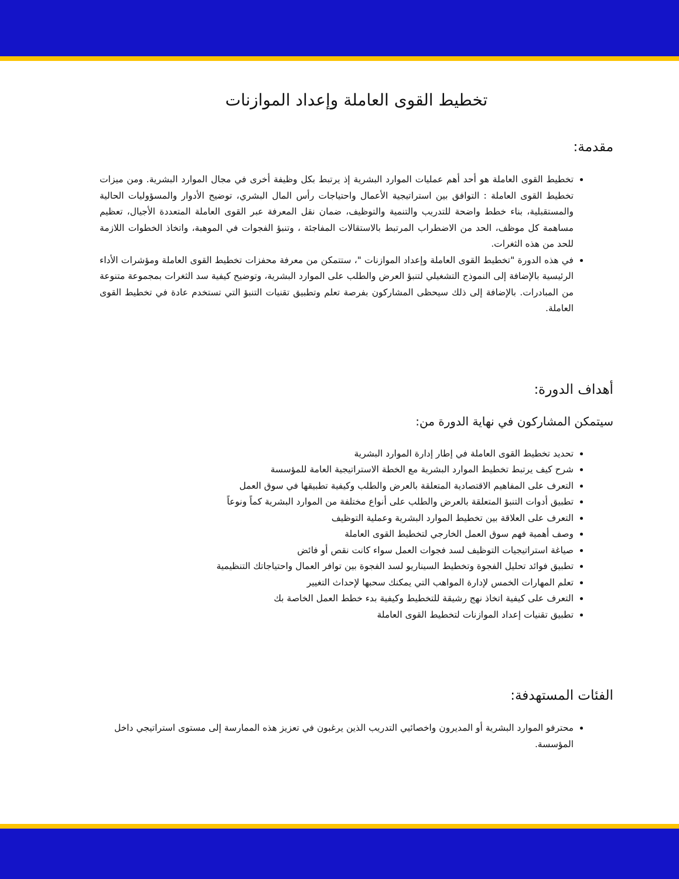تخطيط القوى العاملة وإعداد الموازنات
مقدمة:
تخطيط القوى العاملة هو أحد أهم عمليات الموارد البشرية إذ يرتبط بكل وظيفة أخرى في مجال الموارد البشرية. ومن ميزات تخطيط القوى العاملة : التوافق بين استراتيجية الأعمال واحتياجات رأس المال البشري، توضيح الأدوار والمسؤوليات الحالية والمستقبلية، بناء خطط واضحة للتدريب والتنمية والتوظيف، ضمان نقل المعرفة عبر القوى العاملة المتعددة الأجيال، تعظيم مساهمة كل موظف، الحد من الاضطراب المرتبط بالاستقالات المفاجئة ، وتنبؤ الفجوات في الموهبة، واتخاذ الخطوات اللازمة للحد من هذه الثغرات.
في هذه الدورة "تخطيط القوى العاملة وإعداد الموازنات "، ستتمكن من معرفة محفزات تخطيط القوى العاملة ومؤشرات الأداء الرئيسية بالإضافة إلى النموذج التشغيلي لتنبؤ العرض والطلب على الموارد البشرية، وتوضيح كيفية سد الثغرات بمجموعة متنوعة من المبادرات. بالإضافة إلى ذلك سيحظى المشاركون بفرصة تعلم وتطبيق تقنيات التنبؤ التي تستخدم عادة في تخطيط القوى العاملة.
أهداف الدورة:
سيتمكن المشاركون في نهاية الدورة من:
تحديد تخطيط القوى العاملة في إطار إدارة الموارد البشرية
شرح كيف يرتبط تخطيط الموارد البشرية مع الخطة الاستراتيجية العامة للمؤسسة
التعرف على المفاهيم الاقتصادية المتعلقة بالعرض والطلب وكيفية تطبيقها في سوق العمل
تطبيق أدوات التنبؤ المتعلقة بالعرض والطلب على أنواع مختلفة من الموارد البشرية كماً ونوعاً
التعرف على العلاقة بين تخطيط الموارد البشرية وعملية التوظيف
وصف أهمية فهم سوق العمل الخارجي لتخطيط القوى العاملة
صياغة استراتيجيات التوظيف لسد فجوات العمل سواء كانت نقص أو فائض
تطبيق فوائد تحليل الفجوة وتخطيط السيناريو لسد الفجوة بين توافر العمال واحتياجاتك التنظيمية
تعلم المهارات الخمس لإدارة المواهب التي يمكنك سحبها لإحداث التغيير
التعرف على كيفية اتخاذ نهج رشيقة للتخطيط وكيفية بدء خطط العمل الخاصة بك
تطبيق تقنيات إعداد الموازنات لتخطيط القوى العاملة
الفئات المستهدفة:
محترفو الموارد البشرية أو المديرون واخصائيي التدريب الذين يرغبون في تعزيز هذه الممارسة إلى مستوى استراتيجي داخل المؤسسة.